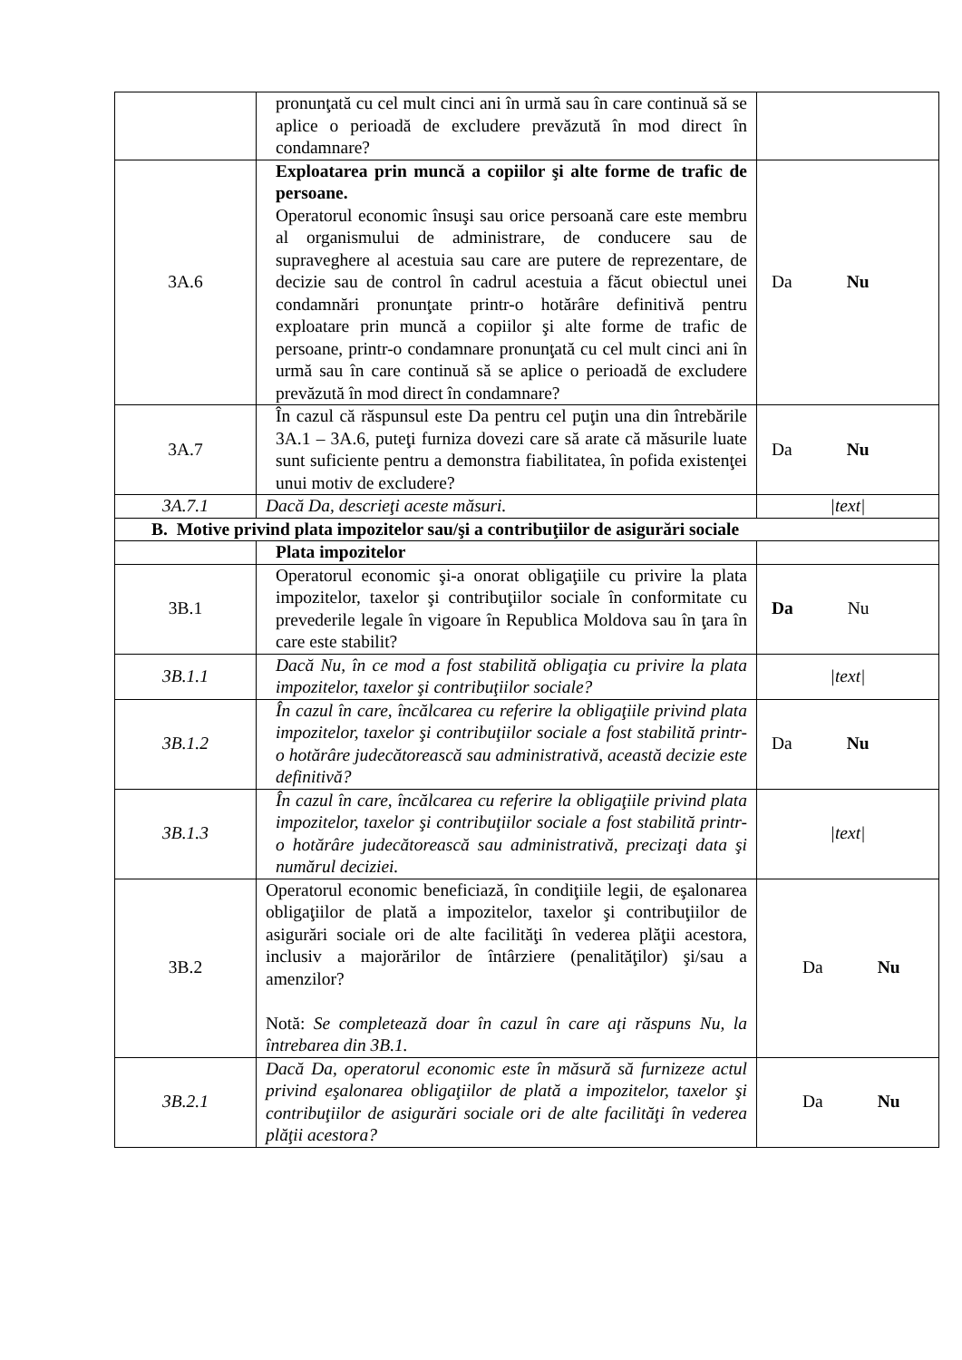| | pronunţată cu cel mult cinci ani în urmă sau în care continuă să se aplice o perioadă de excludere prevăzută în mod direct în condamnare? | |
| 3A.6 | Exploatarea prin muncă a copiilor şi alte forme de trafic de persoane. Operatorul economic însuşi sau orice persoană care este membru al organismului de administrare, de conducere sau de supraveghere al acestuia sau care are putere de reprezentare, de decizie sau de control în cadrul acestuia a făcut obiectul unei condamnări pronunţate printr-o hotărâre definitivă pentru exploatare prin muncă a copiilor şi alte forme de trafic de persoane, printr-o condamnare pronunţată cu cel mult cinci ani în urmă sau în care continuă să se aplice o perioadă de excludere prevăzută în mod direct în condamnare? | Da Nu |
| 3A.7 | În cazul că răspunsul este Da pentru cel puţin una din întrebările 3A.1 – 3A.6, puteţi furniza dovezi care să arate că măsurile luate sunt suficiente pentru a demonstra fiabilitatea, în pofida existenţei unui motiv de excludere? | Da Nu |
| 3A.7.1 | Dacă Da, descrieţi aceste măsuri. | /text/ |
| B. Motive privind plata impozitelor sau/şi a contribuţiilor de asigurări sociale | | |
| | Plata impozitelor | |
| 3B.1 | Operatorul economic şi-a onorat obligaţiile cu privire la plata impozitelor, taxelor şi contribuţiilor sociale în conformitate cu prevederile legale în vigoare în Republica Moldova sau în ţara în care este stabilit? | Da Nu |
| 3B.1.1 | Dacă Nu, în ce mod a fost stabilită obligaţia cu privire la plata impozitelor, taxelor şi contribuţiilor sociale? | /text/ |
| 3B.1.2 | În cazul în care, încălcarea cu referire la obligaţiile privind plata impozitelor, taxelor şi contribuţiilor sociale a fost stabilită printr-o hotărâre judecătorească sau administrativă, această decizie este definitivă? | Da Nu |
| 3B.1.3 | În cazul în care, încălcarea cu referire la obligaţiile privind plata impozitelor, taxelor şi contribuţiilor sociale a fost stabilită printr-o hotărâre judecătorească sau administrativă, precizaţi data şi numărul deciziei. | /text/ |
| 3B.2 | Operatorul economic beneficiază, în condiţiile legii, de eşalonarea obligaţiilor de plată a impozitelor, taxelor şi contribuţiilor de asigurări sociale ori de alte facilităţi în vederea plăţii acestora, inclusiv a majorărilor de întârziere (penalităţilor) şi/sau a amenzilor? Notă: Se completează doar în cazul în care aţi răspuns Nu, la întrebarea din 3B.1. | Da Nu |
| 3B.2.1 | Dacă Da, operatorul economic este în măsură să furnizeze actul privind eşalonarea obligaţiilor de plată a impozitelor, taxelor şi contribuţiilor de asigurări sociale ori de alte facilităţi în vederea plăţii acestora? | Da Nu |